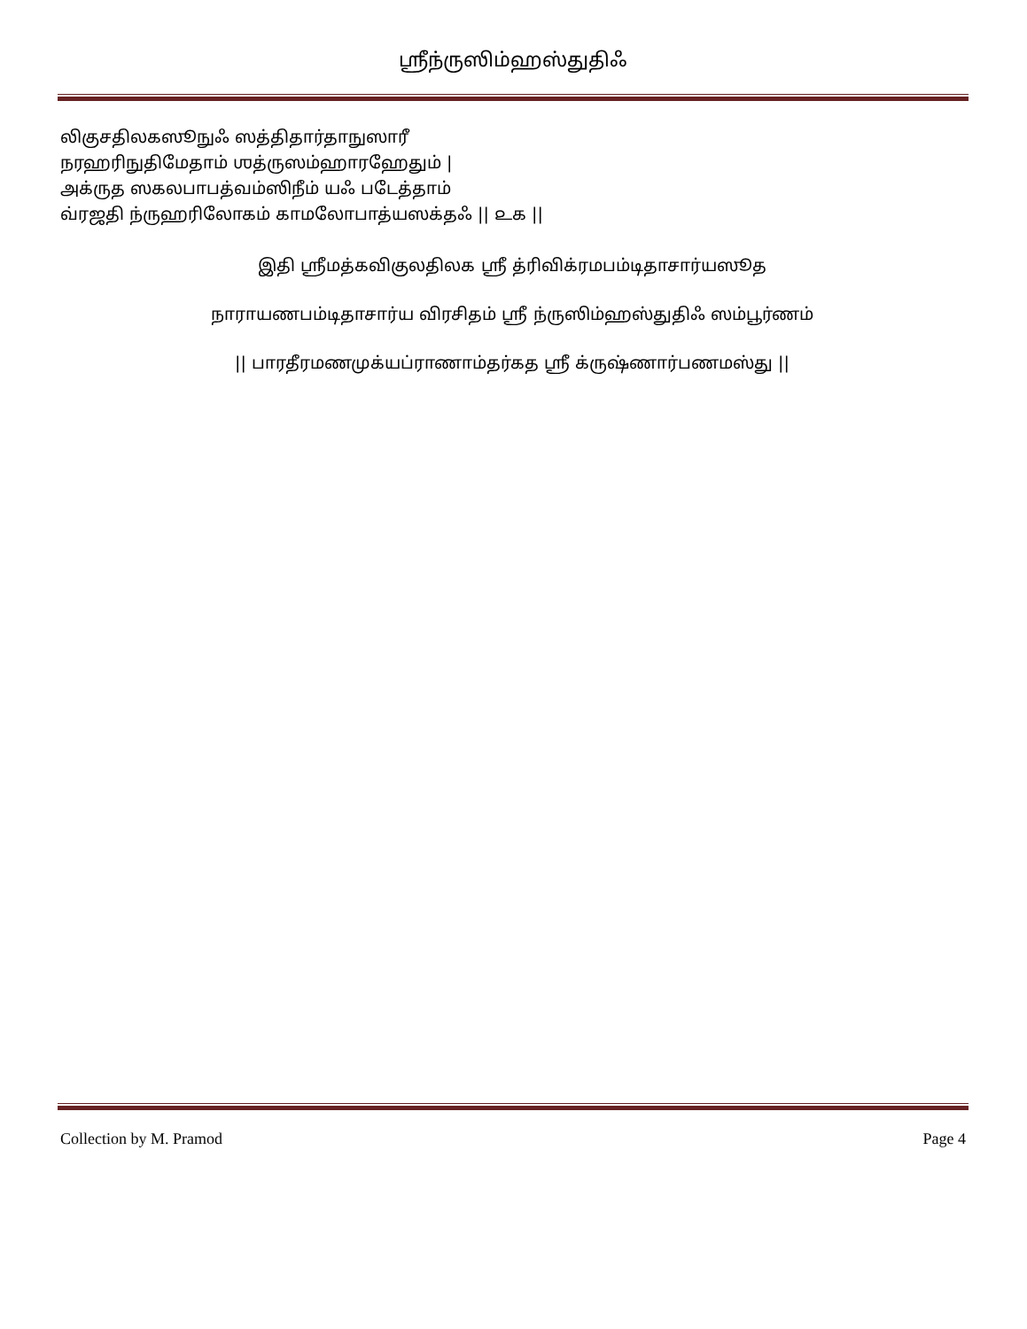ஶ்ரீந்ருஸிம்ஹஸ்துதிஃ
லிகுசதிலகஸூநுஃ ஸத்திதார்தாநுஸாரீ
நரஹரிநுதிமேதாம் ஶத்ருஸம்ஹாரஹேதும் |
அக்ருத ஸகலபாபத்வம்ஸிநீம் யஃ படேத்தாம்
வ்ரஜதி ந்ருஹரிலோகம் காமலோபாத்யஸக்தஃ || ௨௧ ||
இதி ஶ்ரீமத்கவிகுலதிலக ஶ்ரீ த்ரிவிக்ரமபம்டிதாசார்யஸூத
நாராயணபம்டிதாசார்ய விரசிதம் ஶ்ரீ ந்ருஸிம்ஹஸ்துதிஃ ஸம்பூர்ணம்
|| பாரதீரமணமுக்யப்ராணாம்தர்கத ஶ்ரீ க்ருஷ்ணார்பணமஸ்து ||
Collection by M. Pramod Page 4